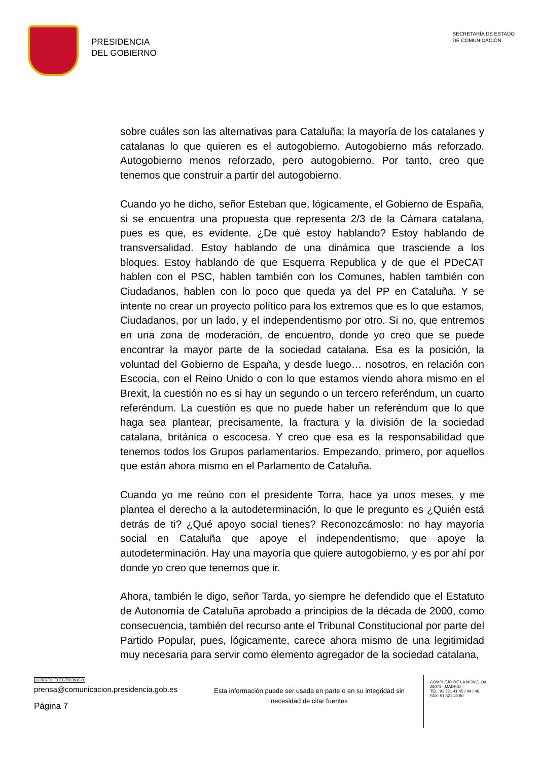PRESIDENCIA
DEL GOBIERNO
SECRETARÍA DE ESTADO
DE COMUNICACIÓN
sobre cuáles son las alternativas para Cataluña; la mayoría de los catalanes y catalanas lo que quieren es el autogobierno. Autogobierno más reforzado. Autogobierno menos reforzado, pero autogobierno. Por tanto, creo que tenemos que construir a partir del autogobierno.
Cuando yo he dicho, señor Esteban que, lógicamente, el Gobierno de España, si se encuentra una propuesta que representa 2/3 de la Cámara catalana, pues es que, es evidente. ¿De qué estoy hablando? Estoy hablando de transversalidad. Estoy hablando de una dinámica que trasciende a los bloques. Estoy hablando de que Esquerra Republica y de que el PDeCAT hablen con el PSC, hablen también con los Comunes, hablen también con Ciudadanos, hablen con lo poco que queda ya del PP en Cataluña. Y se intente no crear un proyecto político para los extremos que es lo que estamos, Ciudadanos, por un lado, y el independentismo por otro. Si no, que entremos en una zona de moderación, de encuentro, donde yo creo que se puede encontrar la mayor parte de la sociedad catalana. Esa es la posición, la voluntad del Gobierno de España, y desde luego… nosotros, en relación con Escocia, con el Reino Unido o con lo que estamos viendo ahora mismo en el Brexit, la cuestión no es si hay un segundo o un tercero referéndum, un cuarto referéndum. La cuestión es que no puede haber un referéndum que lo que haga sea plantear, precisamente, la fractura y la división de la sociedad catalana, británica o escocesa. Y creo que esa es la responsabilidad que tenemos todos los Grupos parlamentarios. Empezando, primero, por aquellos que están ahora mismo en el Parlamento de Cataluña.
Cuando yo me reúno con el presidente Torra, hace ya unos meses, y me plantea el derecho a la autodeterminación, lo que le pregunto es ¿Quién está detrás de ti? ¿Qué apoyo social tienes? Reconozcámoslo: no hay mayoría social en Cataluña que apoye el independentismo, que apoye la autodeterminación. Hay una mayoría que quiere autogobierno, y es por ahí por donde yo creo que tenemos que ir.
Ahora, también le digo, señor Tarda, yo siempre he defendido que el Estatuto de Autonomía de Cataluña aprobado a principios de la década de 2000, como consecuencia, también del recurso ante el Tribunal Constitucional por parte del Partido Popular, pues, lógicamente, carece ahora mismo de una legitimidad muy necesaria para servir como elemento agregador de la sociedad catalana,
CORREO ELECTRÓNICO
prensa@comunicacion.presidencia.gob.es
Página 7
Esta información puede ser usada en parte o en su integridad sin necesidad de citar fuentes
COMPLEJO DE LA MONCLOA
28071 - MADRID
TEL: 91 321 41 45 / 44 / 46
FAX: 91 321 40 80